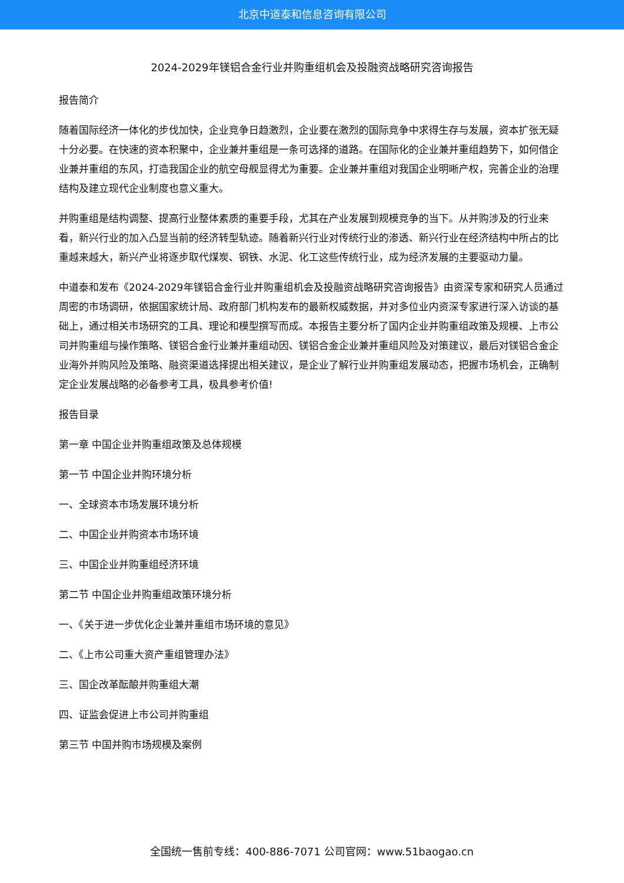北京中道泰和信息咨询有限公司
2024-2029年镁铝合金行业并购重组机会及投融资战略研究咨询报告
报告简介
随着国际经济一体化的步伐加快，企业竞争日趋激烈，企业要在激烈的国际竞争中求得生存与发展，资本扩张无疑十分必要。在快速的资本积聚中，企业兼并重组是一条可选择的道路。在国际化的企业兼并重组趋势下，如何借企业兼并重组的东风，打造我国企业的航空母舰显得尤为重要。企业兼并重组对我国企业明晰产权，完善企业的治理结构及建立现代企业制度也意义重大。
并购重组是结构调整、提高行业整体素质的重要手段，尤其在产业发展到规模竞争的当下。从并购涉及的行业来看，新兴行业的加入凸显当前的经济转型轨迹。随着新兴行业对传统行业的渗透、新兴行业在经济结构中所占的比重越来越大，新兴产业将逐步取代煤炭、钢铁、水泥、化工这些传统行业，成为经济发展的主要驱动力量。
中道泰和发布《2024-2029年镁铝合金行业并购重组机会及投融资战略研究咨询报告》由资深专家和研究人员通过周密的市场调研，依据国家统计局、政府部门机构发布的最新权威数据，并对多位业内资深专家进行深入访谈的基础上，通过相关市场研究的工具、理论和模型撰写而成。本报告主要分析了国内企业并购重组政策及规模、上市公司并购重组与操作策略、镁铝合金行业兼并重组动因、镁铝合金企业兼并重组风险及对策建议，最后对镁铝合金企业海外并购风险及策略、融资渠道选择提出相关建议，是企业了解行业并购重组发展动态，把握市场机会，正确制定企业发展战略的必备参考工具，极具参考价值!
报告目录
第一章 中国企业并购重组政策及总体规模
第一节 中国企业并购环境分析
一、全球资本市场发展环境分析
二、中国企业并购资本市场环境
三、中国企业并购重组经济环境
第二节 中国企业并购重组政策环境分析
一、《关于进一步优化企业兼并重组市场环境的意见》
二、《上市公司重大资产重组管理办法》
三、国企改革酝酿并购重组大潮
四、证监会促进上市公司并购重组
第三节 中国并购市场规模及案例
全国统一售前专线：400-886-7071 公司官网：www.51baogao.cn